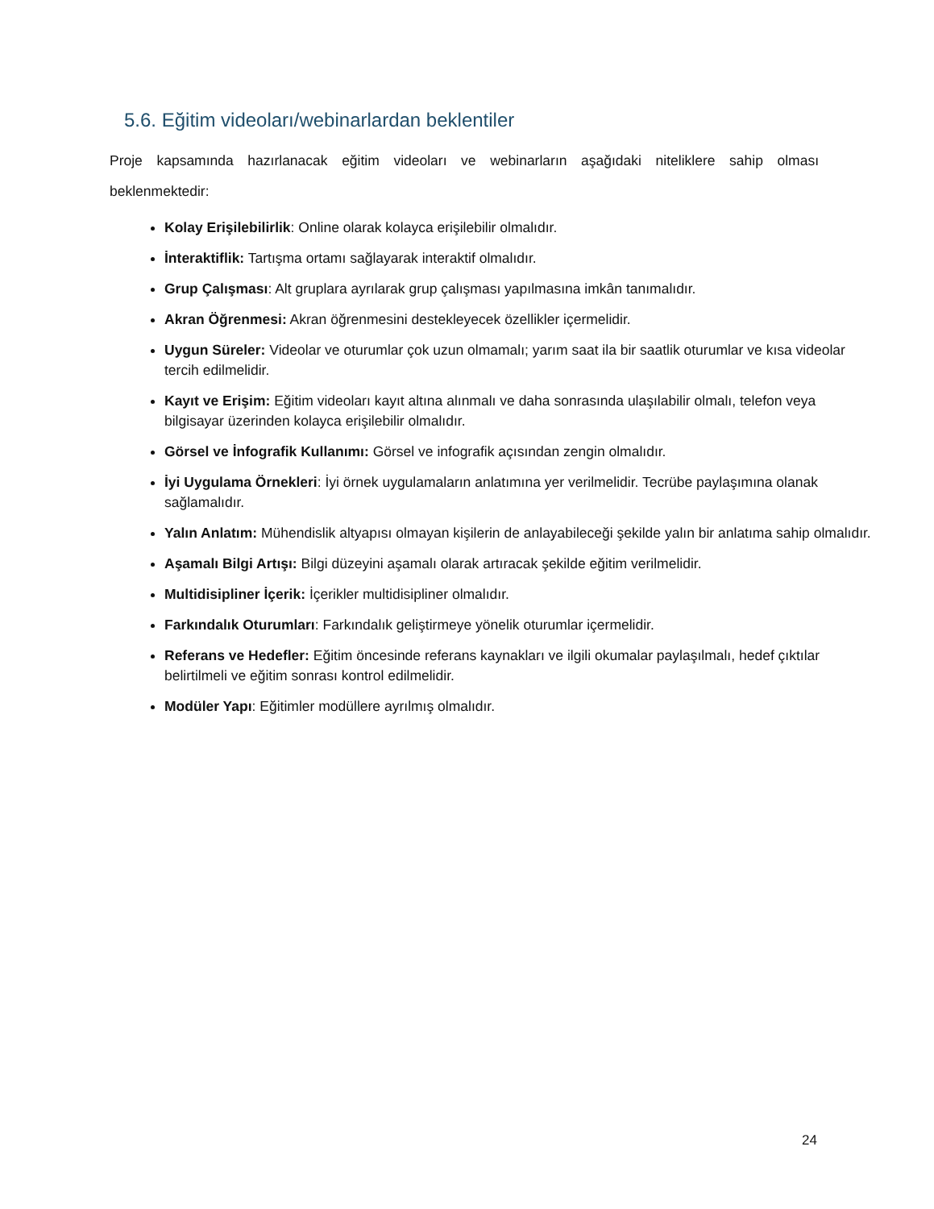5.6. Eğitim videoları/webinarlardan beklentiler
Proje kapsamında hazırlanacak eğitim videoları ve webinarların aşağıdaki niteliklere sahip olması beklenmektedir:
Kolay Erişilebilirlik: Online olarak kolayca erişilebilir olmalıdır.
İnteraktiflik: Tartışma ortamı sağlayarak interaktif olmalıdır.
Grup Çalışması: Alt gruplara ayrılarak grup çalışması yapılmasına imkân tanımalıdır.
Akran Öğrenmesi: Akran öğrenmesini destekleyecek özellikler içermelidir.
Uygun Süreler: Videolar ve oturumlar çok uzun olmamalı; yarım saat ila bir saatlik oturumlar ve kısa videolar tercih edilmelidir.
Kayıt ve Erişim: Eğitim videoları kayıt altına alınmalı ve daha sonrasında ulaşılabilir olmalı, telefon veya bilgisayar üzerinden kolayca erişilebilir olmalıdır.
Görsel ve İnfografik Kullanımı: Görsel ve infografik açısından zengin olmalıdır.
İyi Uygulama Örnekleri: İyi örnek uygulamaların anlatımına yer verilmelidir. Tecrübe paylaşımına olanak sağlamalıdır.
Yalın Anlatım: Mühendislik altyapısı olmayan kişilerin de anlayabileceği şekilde yalın bir anlatıma sahip olmalıdır.
Aşamalı Bilgi Artışı: Bilgi düzeyini aşamalı olarak artıracak şekilde eğitim verilmelidir.
Multidisipliner İçerik: İçerikler multidisipliner olmalıdır.
Farkındalık Oturumları: Farkındalık geliştirmeye yönelik oturumlar içermelidir.
Referans ve Hedefler: Eğitim öncesinde referans kaynakları ve ilgili okumalar paylaşılmalı, hedef çıktılar belirtilmeli ve eğitim sonrası kontrol edilmelidir.
Modüler Yapı: Eğitimler modüllere ayrılmış olmalıdır.
24